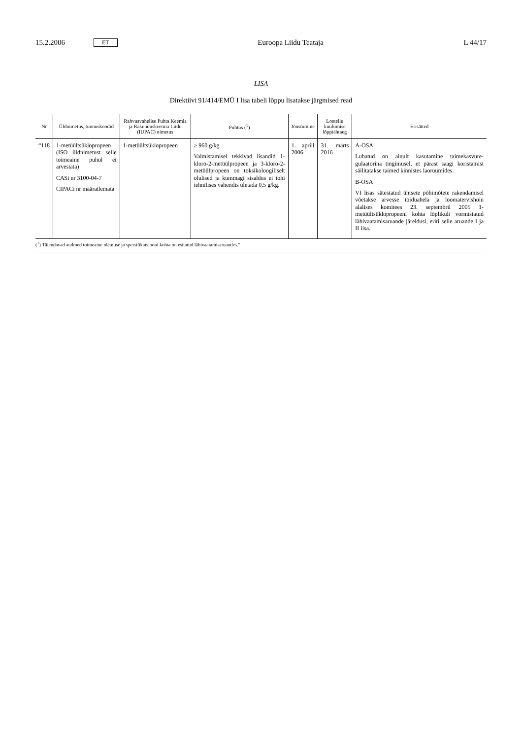15.2.2006 ET Euroopa Liidu Teataja L 44/17
LISA
Direktiivi 91/414/EMÜ I lisa tabeli lõppu lisatakse järgmised read
| Nr | Üldnimetus, tunnuskoodid | Rahvusvahelise Puhta Keemia ja Rakenduskeemia Liidu (IUPAC) nimetus | Puhtus (<sup>1</sup>) | Jõustumine | Loetellu kuulumise lõpptähtaeg | Erisätted |
| --- | --- | --- | --- | --- | --- | --- |
| “118 | 1-metüültsüklopro­peen (ISO üldnimetust selle toimeaine puhul ei arvestata) CASi nr 3100-04-7 CIPACi nr määratle­mata | 1-metüültsüklopropeen | ≥ 960 g/kg Valmistamisel tekkivad lisandid 1-kloro-2-metüülpropeen ja 3-kloro-2-metüülpropeen on toksikoloogili­selt olulised ja kummagi sisaldus ei tohi tehnilises vahendis ületada 0,5 g/kg. | 1. aprill 2006 | 31. märts 2016 | A-OSA Lubatud on ainult kasutamine taimekasvure­gulaatorina tingimusel, et pärast saagi korista­mist säilitatakse taimed kinnistes laoruumides. B-OSA VI lisas sätestatud ühtsete põhimõtete raken­damisel võetakse arvesse toiduahela ja looma­tervishoiu alalises komitees 23. septembril 2005 1-metüültsüklopropeeni kohta lõplikult vormistatud läbivaatamisaruande järeldusi, eriti selle aruande I ja II lisa. |
(<sup>1</sup>) Täiendavad andmed toimeaine olemuse ja spetsifikatsiooni kohta on esitatud läbivaatamisaruandes.”